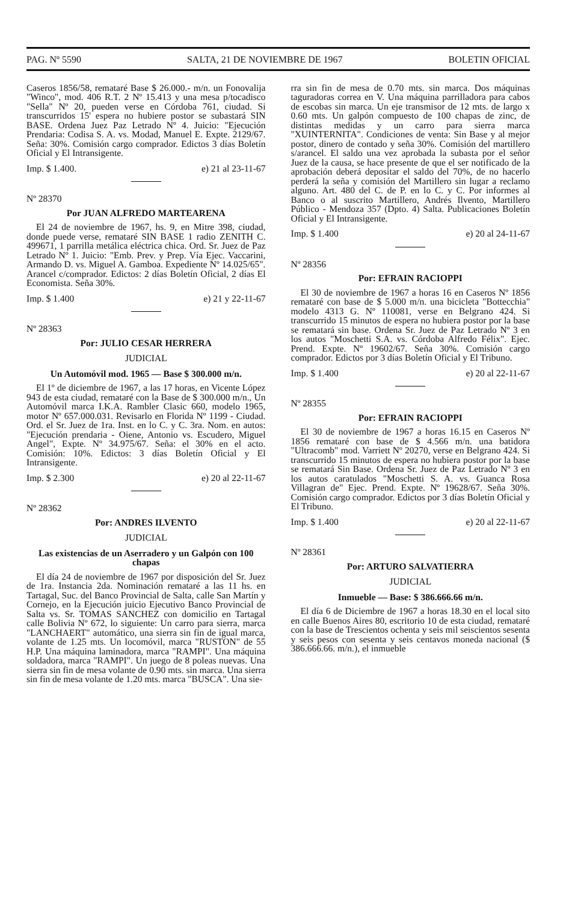PAG. Nº 5590 SALTA, 21 DE NOVIEMBRE DE 1967 BOLETIN OFICIAL
Caseros 1856/58, remataré Base $ 26.000.- m/n. un Fonovalija "Winco", mod. 406 R.T. 2 Nº 15.413 y una mesa p/tocadisco "Sella" Nº 20, pueden verse en Córdoba 761, ciudad. Si transcurridos 15' espera no hubiere postor se subastará SIN BASE. Ordena Juez Paz Letrado Nº 4. Juicio: "Ejecución Prendaria: Codisa S. A. vs. Modad, Manuel E. Expte. 2129/67. Seña: 30%. Comisión cargo comprador. Edictos 3 días Boletín Oficial y El Intransigente.
Imp. $ 1.400. e) 21 al 23-11-67
Nº 28370
Por JUAN ALFREDO MARTEARENA
El 24 de noviembre de 1967, hs. 9, en Mitre 398, ciudad, donde puede verse, remataré SIN BASE 1 radio ZENITH C. 499671, 1 parrilla metálica eléctrica chica. Ord. Sr. Juez de Paz Letrado Nº 1. Juicio: "Emb. Prev. y Prep. Vía Ejec. Vaccarini, Armando D. vs. Miguel A. Gamboa. Expediente Nº 14.025/65". Arancel c/comprador. Edictos: 2 días Boletín Oficial, 2 días El Economista. Seña 30%.
Imp. $ 1.400 e) 21 y 22-11-67
Nº 28363
Por: JULIO CESAR HERRERA
JUDICIAL
Un Automóvil mod. 1965 — Base $ 300.000 m/n.
El 1º de diciembre de 1967, a las 17 horas, en Vicente López 943 de esta ciudad, remataré con la Base de $ 300.000 m/n., Un Automóvil marca I.K.A. Rambler Clasic 660, modelo 1965, motor Nº 657.000.031. Revisarlo en Florida Nº 1199 - Ciudad. Ord. el Sr. Juez de 1ra. Inst. en lo C. y C. 3ra. Nom. en autos: "Ejecución prendaria - Oiene, Antonio vs. Escudero, Miguel Angel", Expte. Nº 34.975/67. Seña: el 30% en el acto. Comisión: 10%. Edictos: 3 días Boletín Oficial y El Intransigente.
Imp. $ 2.300 e) 20 al 22-11-67
Nº 28362
Por: ANDRES ILVENTO
JUDICIAL
Las existencias de un Aserradero y un Galpón con 100 chapas
El día 24 de noviembre de 1967 por disposición del Sr. Juez de 1ra. Instancia 2da. Nominación remataré a las 11 hs. en Tartagal, Suc. del Banco Provincial de Salta, calle San Martín y Cornejo, en la Ejecución juicio Ejecutivo Banco Provincial de Salta vs. Sr. TOMAS SANCHEZ con domicilio en Tartagal calle Bolivia Nº 672, lo siguiente: Un carro para sierra, marca "LANCHAERT" automático, una sierra sin fin de igual marca, volante de 1.25 mts. Un locomóvil, marca "RUSTON" de 55 H.P. Una máquina laminadora, marca "RAMPI". Una máquina soldadora, marca "RAMPI". Un juego de 8 poleas nuevas. Una sierra sin fin de mesa volante de 0.90 mts. sin marca. Una sierra sin fin de mesa volante de 1.20 mts. marca "BUSCA". Una sie-
rra sin fin de mesa de 0.70 mts. sin marca. Dos máquinas taguradoras correa en V. Una máquina parrilladora para cabos de escobas sin marca. Un eje transmisor de 12 mts. de largo x 0.60 mts. Un galpón compuesto de 100 chapas de zinc, de distintas medidas y un carro para sierra marca "XUINTERNITA". Condiciones de venta: Sin Base y al mejor postor, dinero de contado y seña 30%. Comisión del martillero s/arancel. El saldo una vez aprobada la subasta por el señor Juez de la causa, se hace presente de que el ser notificado de la aprobación deberá depositar el saldo del 70%, de no hacerlo perderá la seña y comisión del Martillero sin lugar a reclamo alguno. Art. 480 del C. de P. en lo C. y C. Por informes al Banco o al suscrito Martillero, Andrés Ilvento, Martillero Público - Mendoza 357 (Dpto. 4) Salta. Publicaciones Boletín Oficial y El Intransigente.
Imp. $ 1.400 e) 20 al 24-11-67
Nº 28356
Por: EFRAIN RACIOPPI
El 30 de noviembre de 1967 a horas 16 en Caseros Nº 1856 remataré con base de $ 5.000 m/n. una bicicleta "Bottecchia" modelo 4313 G. Nº 110081, verse en Belgrano 424. Si transcurrido 15 minutos de espera no hubiera postor por la base se rematará sin base. Ordena Sr. Juez de Paz Letrado Nº 3 en los autos "Moschetti S.A. vs. Córdoba Alfredo Félix". Ejec. Prend. Expte. Nº 19602/67. Seña 30%. Comisión cargo comprador. Edictos por 3 días Boletín Oficial y El Tribuno.
Imp. $ 1.400 e) 20 al 22-11-67
Nº 28355
Por: EFRAIN RACIOPPI
El 30 de noviembre de 1967 a horas 16.15 en Caseros Nº 1856 remataré con base de $ 4.566 m/n. una batidora "Ultracomb" mod. Varriett Nº 20270, verse en Belgrano 424. Si transcurrido 15 minutos de espera no hubiera postor por la base se rematará Sin Base. Ordena Sr. Juez de Paz Letrado Nº 3 en los autos caratulados "Moschetti S. A. vs. Guanca Rosa Villagran de" Ejec. Prend. Expte. Nº 19628/67. Seña 30%. Comisión cargo comprador. Edictos por 3 días Boletín Oficial y El Tribuno.
Imp. $ 1.400 e) 20 al 22-11-67
Nº 28361
Por: ARTURO SALVATIERRA
JUDICIAL
Inmueble — Base: $ 386.666.66 m/n.
El día 6 de Diciembre de 1967 a horas 18.30 en el local sito en calle Buenos Aires 80, escritorio 10 de esta ciudad, remataré con la base de Trescientos ochenta y seis mil seiscientos sesenta y seis pesos con sesenta y seis centavos moneda nacional ($ 386.666.66. m/n.), el inmueble